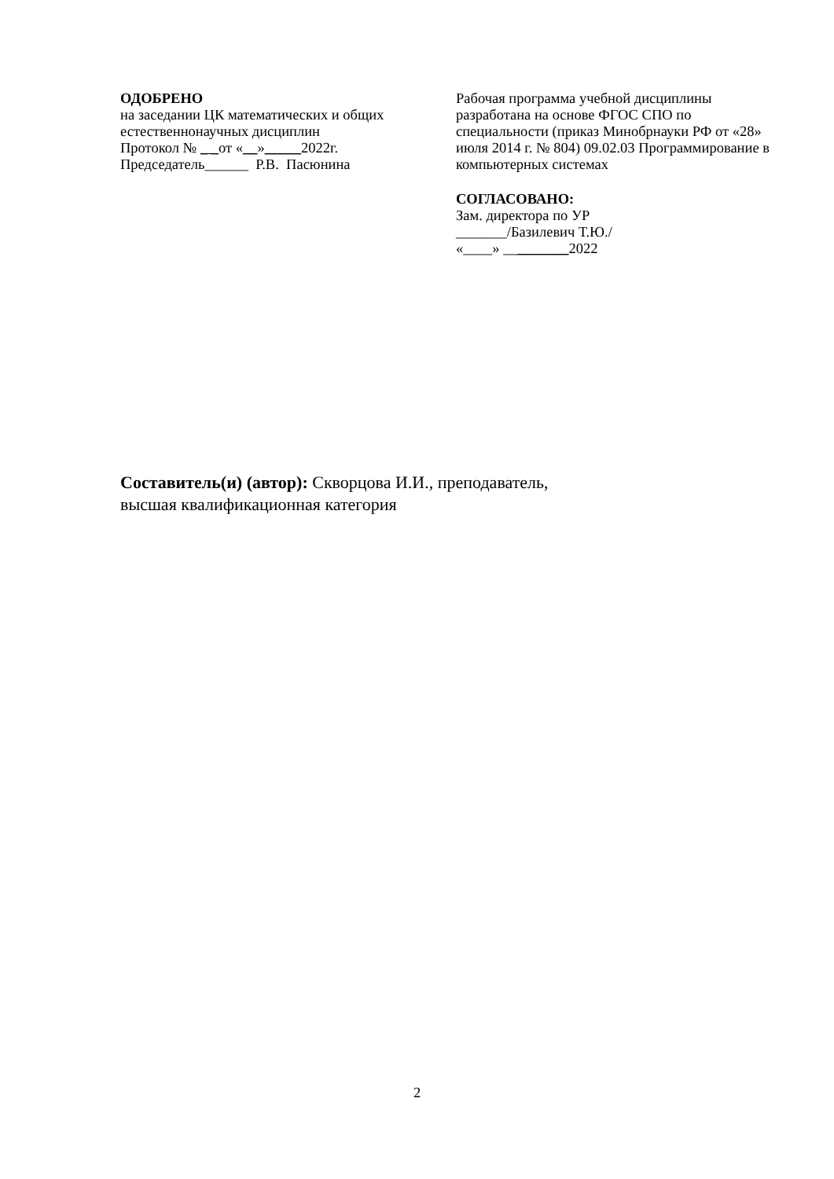ОДОБРЕНО
на заседании ЦК математических и общих
естественнонаучных дисциплин
Протокол № _ _от «__»_____2022г.
Председатель______ Р.В. Пасюнина
Рабочая программа учебной дисциплины разработана на основе ФГОС СПО по специальности (приказ Минобрнауки РФ от «28» июля 2014 г. № 804) 09.02.03 Программирование в компьютерных системах
СОГЛАСОВАНО:
Зам. директора по УР
_______/Базилевич Т.Ю./
«____» _________2022
Составитель(и) (автор): Скворцова И.И., преподаватель,
высшая квалификационная категория
2